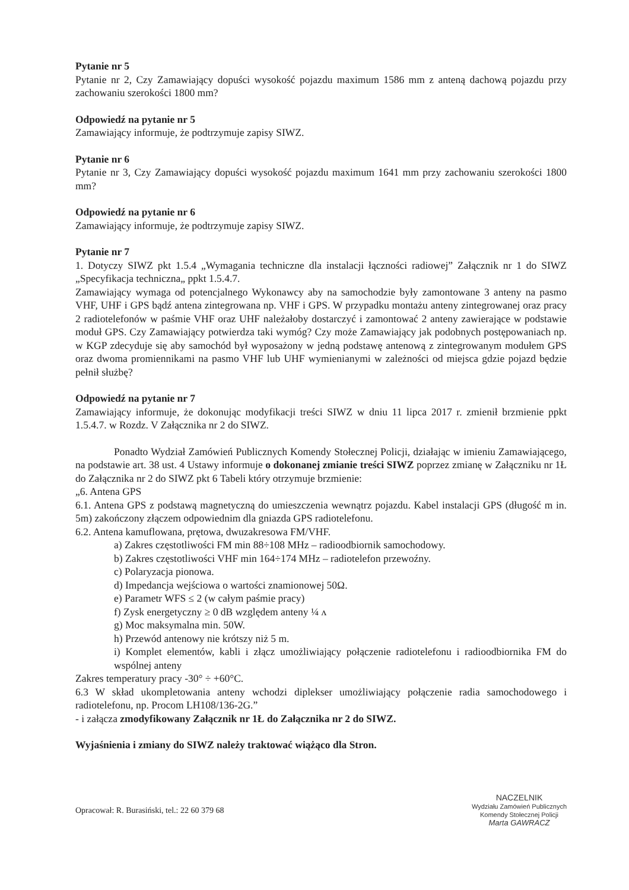Pytanie nr 5
Pytanie nr 2, Czy Zamawiający dopuści wysokość pojazdu maximum 1586 mm z anteną dachową pojazdu przy zachowaniu szerokości 1800 mm?
Odpowiedź na pytanie nr 5
Zamawiający informuje, że podtrzymuje zapisy SIWZ.
Pytanie nr 6
Pytanie nr 3, Czy Zamawiający dopuści wysokość pojazdu maximum 1641 mm przy zachowaniu szerokości 1800 mm?
Odpowiedź na pytanie nr 6
Zamawiający informuje, że podtrzymuje zapisy SIWZ.
Pytanie nr 7
1. Dotyczy SIWZ pkt 1.5.4 „Wymagania techniczne dla instalacji łączności radiowej” Załącznik nr 1 do SIWZ „Specyfikacja techniczna„ ppkt 1.5.4.7.
Zamawiający wymaga od potencjalnego Wykonawcy aby na samochodzie były zamontowane 3 anteny na pasmo VHF, UHF i GPS bądź antena zintegrowana np. VHF i GPS. W przypadku montażu anteny zintegrowanej oraz pracy 2 radiotelefonów w paśmie VHF oraz UHF należałoby dostarczyć i zamontować 2 anteny zawierające w podstawie moduł GPS. Czy Zamawiający potwierdza taki wymóg? Czy może Zamawiający jak podobnych postępowaniach np. w KGP zdecyduje się aby samochód był wyposażony w jedną podstawę antenową z zintegrowanym modułem GPS oraz dwoma promiennikami na pasmo VHF lub UHF wymienianymi w zależności od miejsca gdzie pojazd będzie pełnił służbę?
Odpowiedź na pytanie nr 7
Zamawiający informuje, że dokonując modyfikacji treści SIWZ w dniu 11 lipca 2017 r. zmienił brzmienie ppkt 1.5.4.7. w Rozdz. V Załącznika nr 2 do SIWZ.
Ponadto Wydział Zamówień Publicznych Komendy Stołecznej Policji, działając w imieniu Zamawiającego, na podstawie art. 38 ust. 4 Ustawy informuje o dokonanej zmianie treści SIWZ poprzez zmianę w Załączniku nr 1Ł do Załącznika nr 2 do SIWZ pkt 6 Tabeli który otrzymuje brzmienie:
„6. Antena GPS
6.1. Antena GPS z podstawą magnetyczną do umieszczenia wewnątrz pojazdu. Kabel instalacji GPS (długość m in. 5m) zakończony złączem odpowiednim dla gniazda GPS radiotelefonu.
6.2. Antena kamuflowana, prętowa, dwuzakresowa FM/VHF.
a) Zakres częstotliwości FM min 88÷108 MHz – radioodbiornik samochodowy.
b) Zakres częstotliwości VHF min 164÷174 MHz – radiotelefon przewoźny.
c) Polaryzacja pionowa.
d) Impedancja wejściowa o wartości znamionowej 50Ω.
e) Parametr WFS ≤ 2 (w całym paśmie pracy)
f) Zysk energetyczny ≥ 0 dB względem anteny ¼ ʌ
g) Moc maksymalna min. 50W.
h) Przewód antenowy nie krótszy niż 5 m.
i) Komplet elementów, kabli i złącz umożliwiający połączenie radiotelefonu i radioodbiornika FM do wspólnej anteny
Zakres temperatury pracy -30° ÷ +60°C.
6.3 W skład ukompletowania anteny wchodzi diplekser umożliwiający połączenie radia samochodowego i radiotelefonu, np. Procom LH108/136-2G.”
- i załącza zmodyfikowany Załącznik nr 1Ł do Załącznika nr 2 do SIWZ.
Wyjaśnienia i zmiany do SIWZ należy traktować wiążąco dla Stron.
Opracował: R. Burasiński, tel.: 22 60 379 68
NACZELNIK
Wydziału Zamówień Publicznych
Komendy Stołecznej Policji
Marta GAWRACZ